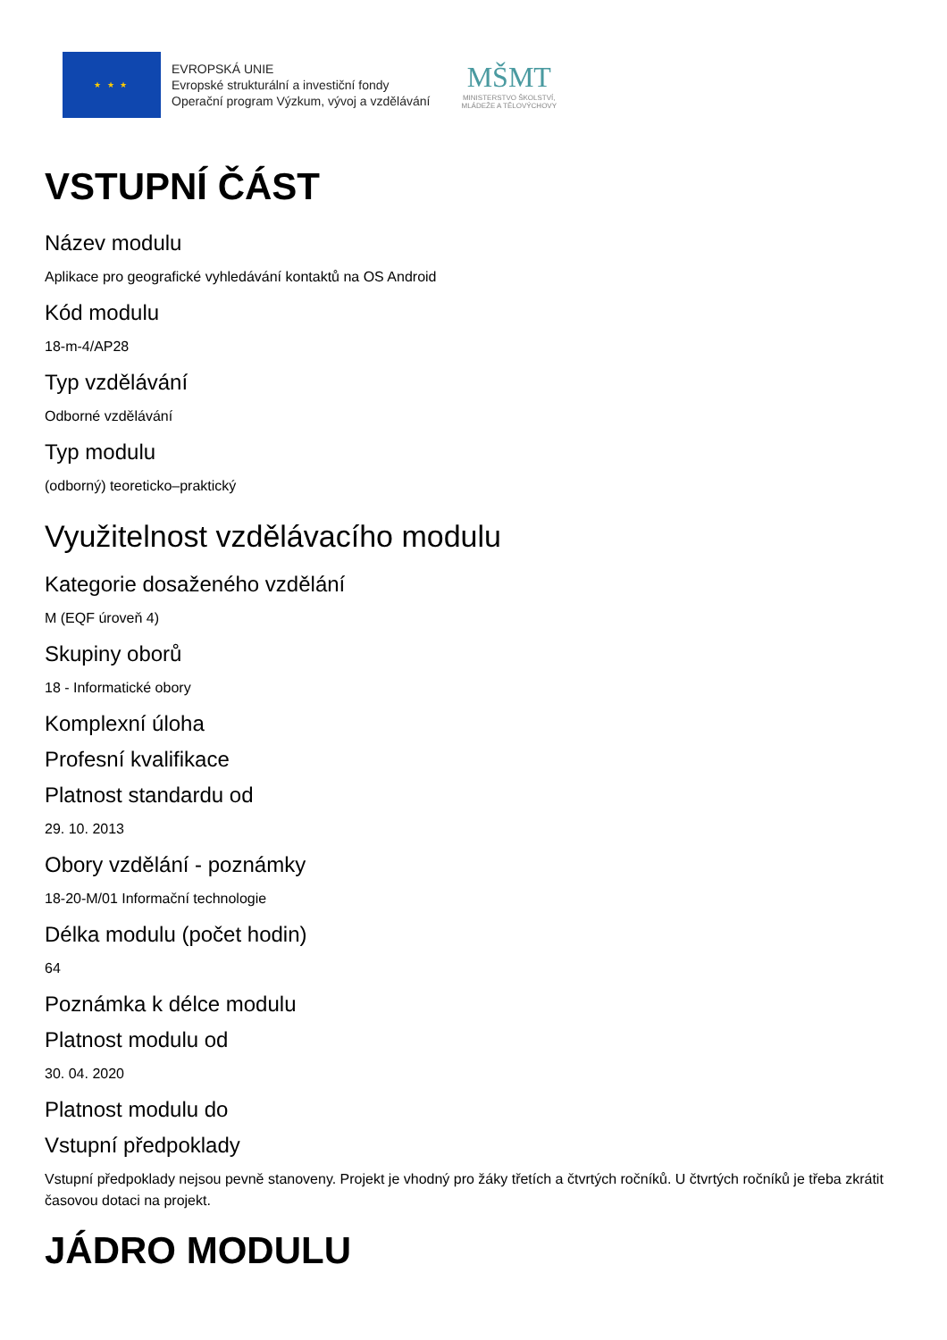★ ★ ★
EVROPSKÁ UNIE
Evropské strukturální a investiční fondy
Operační program Výzkum, vývoj a vzdělávání
MŠMT
MINISTERSTVO ŠKOLSTVÍ,
MLÁDEŽE A TĚLOVÝCHOVY
VSTUPNÍ ČÁST
Název modulu
Aplikace pro geografické vyhledávání kontaktů na OS Android
Kód modulu
18-m-4/AP28
Typ vzdělávání
Odborné vzdělávání
Typ modulu
(odborný) teoreticko–praktický
Využitelnost vzdělávacího modulu
Kategorie dosaženého vzdělání
M (EQF úroveň 4)
Skupiny oborů
18 - Informatické obory
Komplexní úloha
Profesní kvalifikace
Platnost standardu od
29. 10. 2013
Obory vzdělání - poznámky
18-20-M/01 Informační technologie
Délka modulu (počet hodin)
64
Poznámka k délce modulu
Platnost modulu od
30. 04. 2020
Platnost modulu do
Vstupní předpoklady
Vstupní předpoklady nejsou pevně stanoveny. Projekt je vhodný pro žáky třetích a čtvrtých ročníků. U čtvrtých ročníků je třeba zkrátit časovou dotaci na projekt.
JÁDRO MODULU